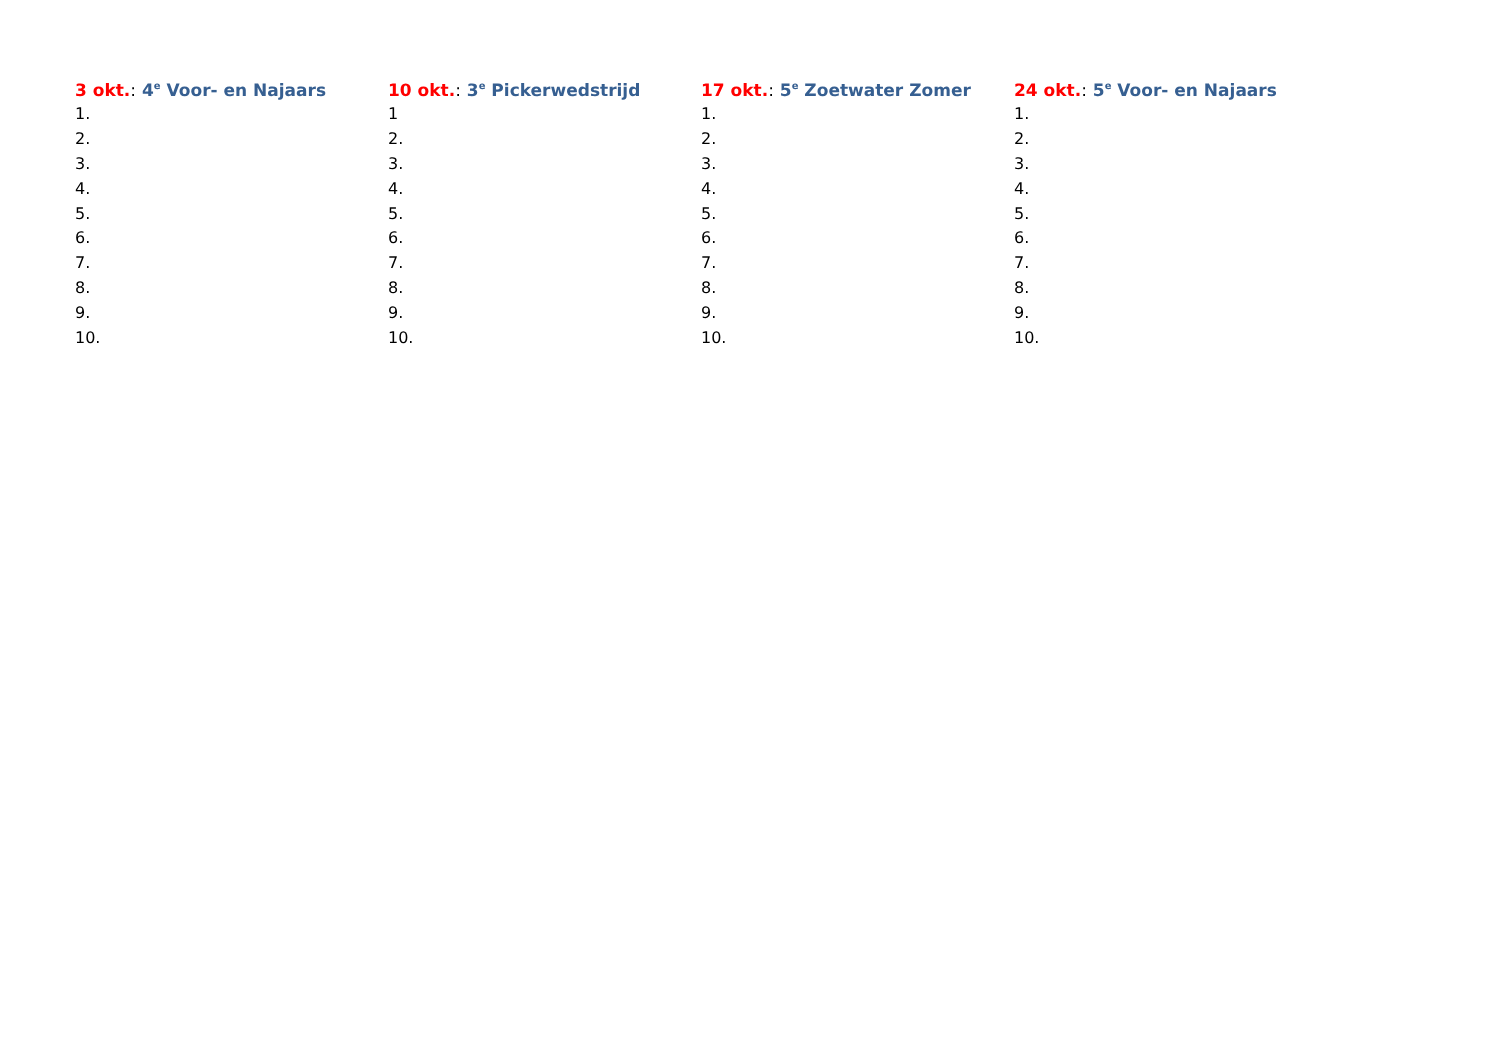3 okt.: 4<sup>e</sup> Voor- en Najaars
1.
2.
3.
4.
5.
6.
7.
8.
9.
10.
10 okt.: 3<sup>e</sup> Pickerwedstrijd
1
2.
3.
4.
5.
6.
7.
8.
9.
10.
17 okt.: 5<sup>e</sup> Zoetwater Zomer
1.
2.
3.
4.
5.
6.
7.
8.
9.
10.
24 okt.: 5<sup>e</sup> Voor- en Najaars
1.
2.
3.
4.
5.
6.
7.
8.
9.
10.